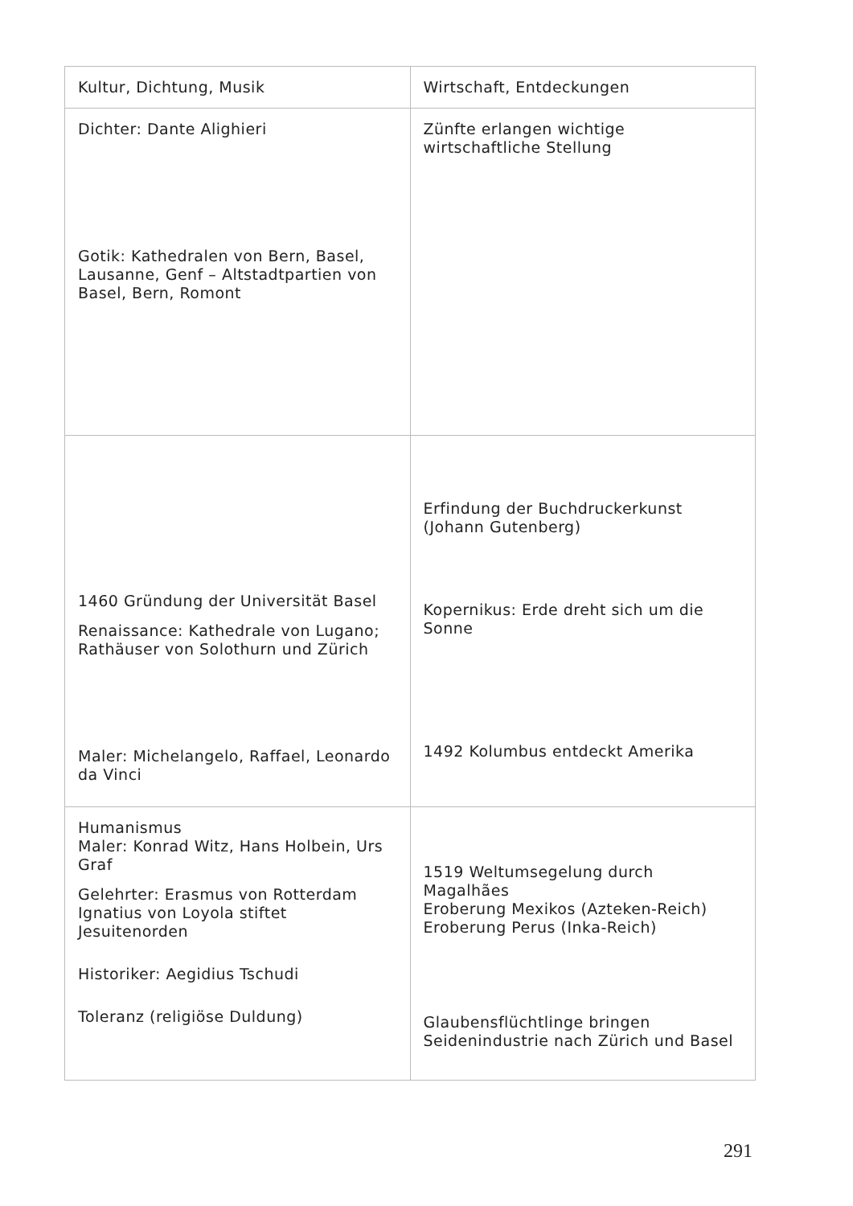| Kultur, Dichtung, Musik | Wirtschaft, Entdeckungen |
| --- | --- |
| Dichter: Dante Alighieri Gotik: Kathedralen von Bern, Basel, Lausanne, Genf – Altstadtpartien von Basel, Bern, Romont | Zünfte erlangen wichtige wirtschaftliche Stellung |
| 1460 Gründung der Universität Basel Renaissance: Kathedrale von Lugano; Rathäuser von Solothurn und Zürich Maler: Michelangelo, Raffael, Leonardo da Vinci | Erfindung der Buchdruckerkunst (Johann Gutenberg) Kopernikus: Erde dreht sich um die Sonne 1492 Kolumbus entdeckt Amerika |
| Humanismus Maler: Konrad Witz, Hans Holbein, Urs Graf Gelehrter: Erasmus von Rotterdam Ignatius von Loyola stiftet Jesuitenorden Historiker: Aegidius Tschudi Toleranz (religiöse Duldung) | 1519 Weltumsegelung durch Magalhães Eroberung Mexikos (Azteken-Reich) Eroberung Perus (Inka-Reich) Glaubensflüchtlinge bringen Seidenindustrie nach Zürich und Basel |
291